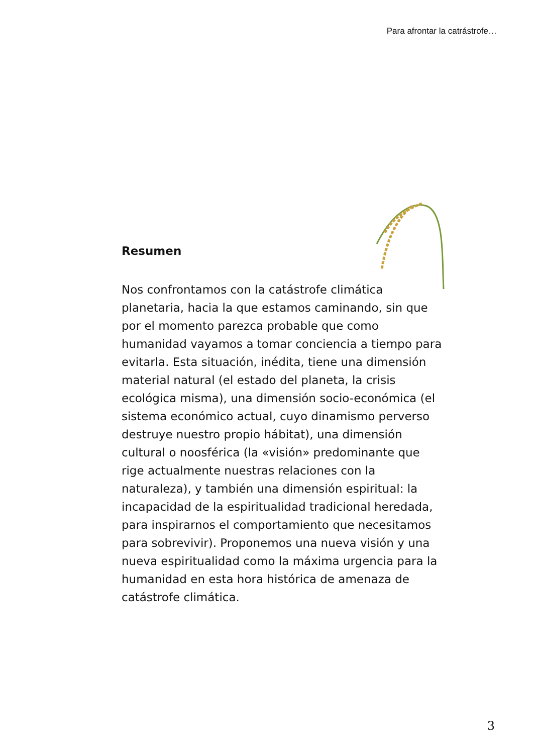Para afrontar la catrástrofe…
Resumen
Nos confrontamos con la catástrofe climática planetaria, hacia la que estamos caminando, sin que por el momento parezca probable que como humanidad vayamos a tomar conciencia a tiempo para evitarla. Esta situación, inédita, tiene una dimensión material natural (el estado del planeta, la crisis ecológica misma), una dimensión socio-económica (el sistema económico actual, cuyo dinamismo perverso destruye nuestro propio hábitat), una dimensión cultural o noosférica (la «visión» predominante que rige actualmente nuestras relaciones con la naturaleza), y también una dimensión espiritual: la incapacidad de la espiritualidad tradicional heredada, para inspirarnos el comportamiento que necesitamos para sobrevivir). Proponemos una nueva visión y una nueva espiritualidad como la máxima urgencia para la humanidad en esta hora histórica de amenaza de catástrofe climática.
3